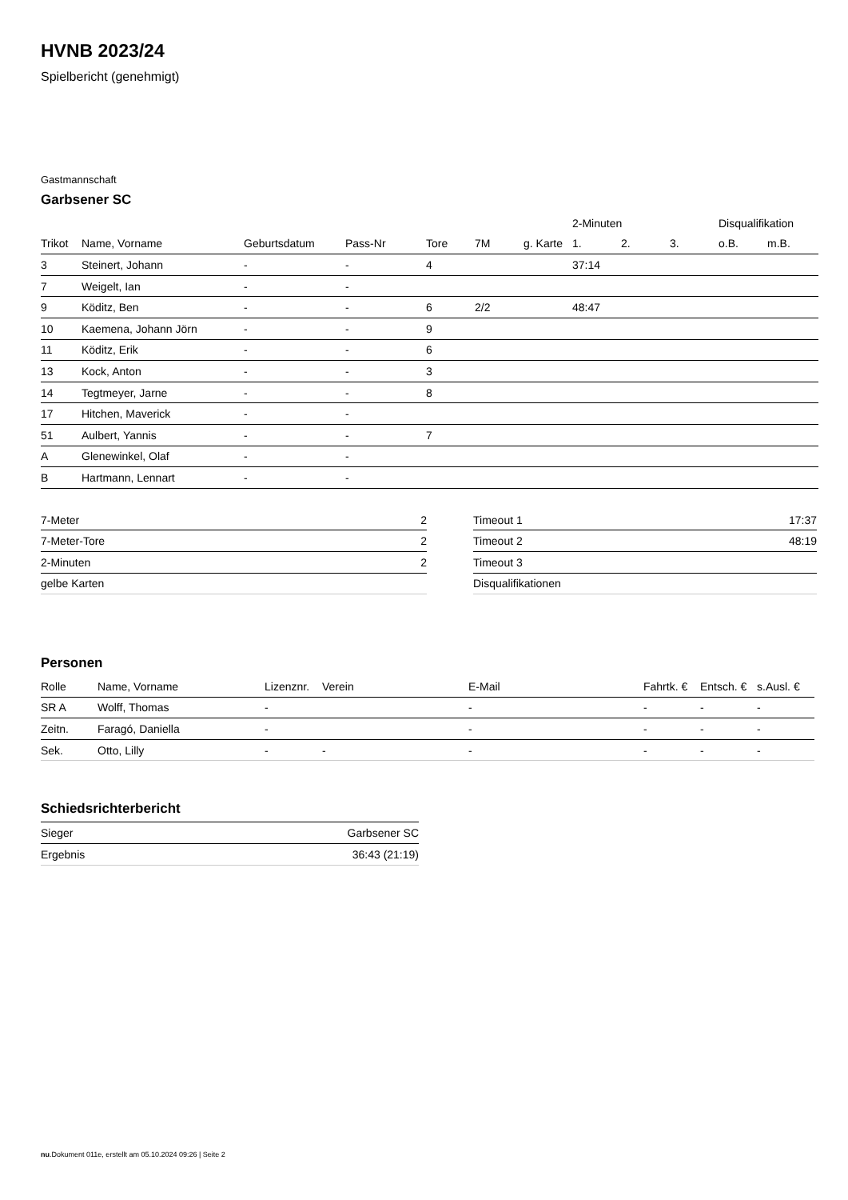HVNB 2023/24
Spielbericht (genehmigt)
Gastmannschaft
Garbsener SC
| | | | | | | | 2-Minuten | | | Disqualifikation | |
| --- | --- | --- | --- | --- | --- | --- | --- | --- | --- | --- | --- |
| Trikot | Name, Vorname | Geburtsdatum | Pass-Nr | Tore | 7M | g. Karte | 1. | 2. | 3. | o.B. | m.B. |
| 3 | Steinert, Johann | - | - | 4 | | | 37:14 | | | | |
| 7 | Weigelt, Ian | - | - | | | | | | | | |
| 9 | Köditz, Ben | - | - | 6 | 2/2 | | 48:47 | | | | |
| 10 | Kaemena, Johann Jörn | - | - | 9 | | | | | | | |
| 11 | Köditz, Erik | - | - | 6 | | | | | | | |
| 13 | Kock, Anton | - | - | 3 | | | | | | | |
| 14 | Tegtmeyer, Jarne | - | - | 8 | | | | | | | |
| 17 | Hitchen, Maverick | - | - | | | | | | | | |
| 51 | Aulbert, Yannis | - | - | 7 | | | | | | | |
| A | Glenewinkel, Olaf | - | - | | | | | | | | |
| B | Hartmann, Lennart | - | - | | | | | | | | |
| 7-Meter | 2 |
| 7-Meter-Tore | 2 |
| 2-Minuten | 2 |
| gelbe Karten | |
| Timeout 1 | 17:37 |
| Timeout 2 | 48:19 |
| Timeout 3 | |
| Disqualifikationen | |
Personen
| Rolle | Name, Vorname | Lizenznr. | Verein | E-Mail | Fahrtk. € | Entsch. € | s.Ausl. € |
| --- | --- | --- | --- | --- | --- | --- | --- |
| SR A | Wolff, Thomas | - | | - | - | - | - |
| Zeitn. | Faragó, Daniella | - | | - | - | - | - |
| Sek. | Otto, Lilly | - | - | - | - | - | - |
Schiedsrichterbericht
| Sieger | Garbsener SC |
| Ergebnis | 36:43 (21:19) |
nu.Dokument 011e, erstellt am 05.10.2024 09:26 | Seite 2